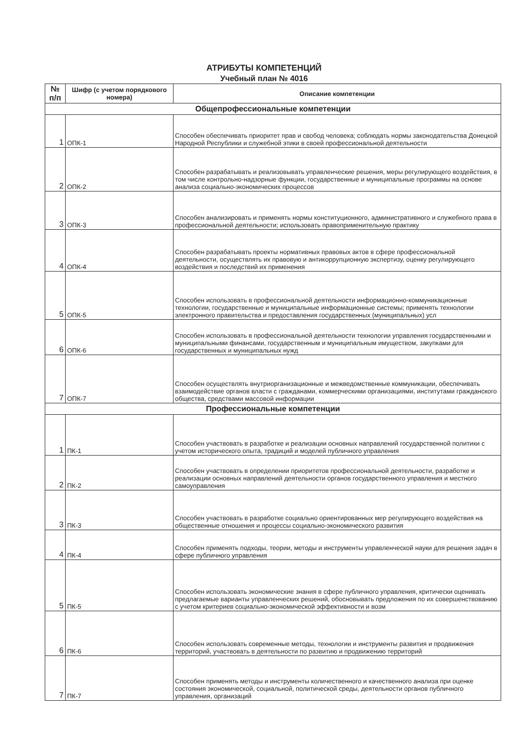АТРИБУТЫ КОМПЕТЕНЦИЙ
Учебный план № 4016
| № п/п | Шифр (с учетом порядкового номера) | Описание компетенции |
| --- | --- | --- |
| Общепрофессиональные компетенции | | |
| 1 | ОПК-1 | Способен обеспечивать приоритет прав и свобод человека; соблюдать нормы законодательства Донецкой Народной Республики и служебной этики в своей профессиональной деятельности |
| 2 | ОПК-2 | Способен разрабатывать и реализовывать управленческие решения, меры регулирующего воздействия, в том числе контрольно-надзорные функции, государственные и муниципальные программы на основе анализа социально-экономических процессов |
| 3 | ОПК-3 | Способен анализировать и применять нормы конституционного, административного и служебного права в профессиональной деятельности; использовать правоприменительную практику |
| 4 | ОПК-4 | Способен разрабатывать проекты нормативных правовых актов в сфере профессиональной деятельности, осуществлять их правовую и антикоррупционную экспертизу, оценку регулирующего воздействия и последствий их применения |
| 5 | ОПК-5 | Способен использовать в профессиональной деятельности информационно-коммуникационные технологии, государственные и муниципальные информационные системы; применять технологии электронного правительства и предоставления государственных (муниципальных) усл |
| 6 | ОПК-6 | Способен использовать в профессиональной деятельности технологии управления государственными и муниципальными финансами, государственным и муниципальным имуществом, закупками для государственных и муниципальных нужд |
| 7 | ОПК-7 | Способен осуществлять внутриорганизационные и межведомственные коммуникации, обеспечивать взаимодействие органов власти с гражданами, коммерческими организациями, институтами гражданского общества, средствами массовой информации |
| Профессиональные компетенции | | |
| 1 | ПК-1 | Способен участвовать в разработке и реализации основных направлений государственной политики с учетом исторического опыта, традиций и моделей публичного управления |
| 2 | ПК-2 | Способен участвовать в определении приоритетов профессиональной деятельности, разработке и реализации основных направлений деятельности органов государственного управления и местного самоуправления |
| 3 | ПК-3 | Способен участвовать в разработке социально ориентированных мер регулирующего воздействия на общественные отношения и процессы социально-экономического развития |
| 4 | ПК-4 | Способен применять подходы, теории, методы и инструменты управленческой науки для решения задач в сфере публичного управления |
| 5 | ПК-5 | Способен использовать экономические знания в сфере публичного управления, критически оценивать предлагаемые варианты управленческих решений, обосновывать предложения по их совершенствованию с учетом критериев социально-экономической эффективности и возм |
| 6 | ПК-6 | Способен использовать современные методы, технологии и инструменты развития и продвижения территорий, участвовать в деятельности по развитию и продвижению территорий |
| 7 | ПК-7 | Способен применять методы и инструменты количественного и качественного анализа при оценке состояния экономической, социальной, политической среды, деятельности органов публичного управления, организаций |